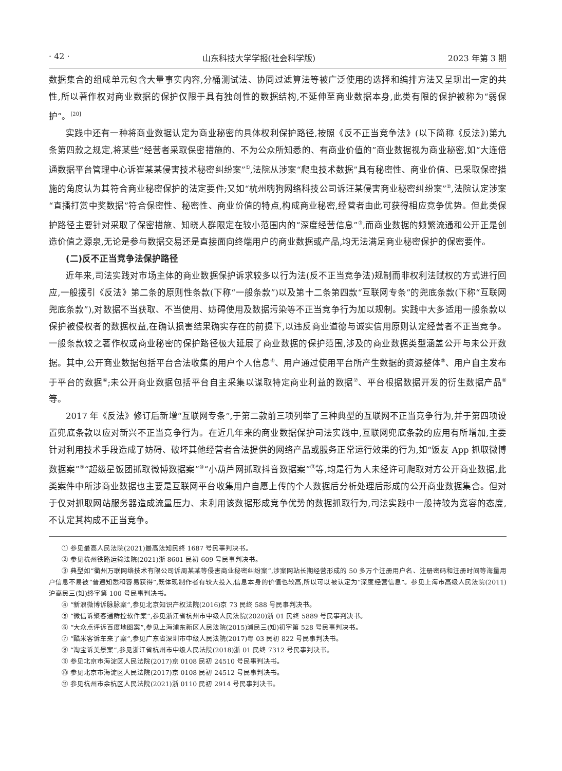· 42 · 山东科技大学学报(社会科学版) 2023 年第 3 期
数据集合的组成单元包含大量事实内容,分桶测试法、协同过滤算法等被广泛使用的选择和编排方法又呈现出一定的共性,所以著作权对商业数据的保护仅限于具有独创性的数据结构,不延伸至商业数据本身,此类有限的保护被称为“弱保护”。<sup>[20]</sup>
实践中还有一种将商业数据认定为商业秘密的具体权利保护路径,按照《反不正当竞争法》(以下简称《反法》)第九条第四款之规定,将某些“经营者采取保密措施的、不为公众所知悉的、有商业价值的”商业数据视为商业秘密,如“大连倍通数据平台管理中心诉崔某某侵害技术秘密纠纷案”<sup>①</sup>,法院从涉案“爬虫技术数据”具有秘密性、商业价值、已采取保密措施的角度认为其符合商业秘密保护的法定要件;又如“杭州嗨狗网络科技公司诉汪某侵害商业秘密纠纷案”<sup>②</sup>,法院认定涉案“直播打赏中奖数据”符合保密性、秘密性、商业价值的特点,构成商业秘密,经营者由此可获得相应竞争优势。但此类保护路径主要针对采取了保密措施、知晓人群限定在较小范围内的“深度经营信息”<sup>③</sup>,而商业数据的频繁流通和公开正是创造价值之源泉,无论是参与数据交易还是直接面向终端用户的商业数据或产品,均无法满足商业秘密保护的保密要件。
(二)反不正当竞争法保护路径
近年来,司法实践对市场主体的商业数据保护诉求较多以行为法(反不正当竞争法)规制而非权利法赋权的方式进行回应,一般援引《反法》第二条的原则性条款(下称“一般条款”)以及第十二条第四款“互联网专条”的兜底条款(下称“互联网兜底条款”),对数据不当获取、不当使用、妨碍使用及数据污染等不正当竞争行为加以规制。实践中大多适用一般条款以保护被侵权者的数据权益,在确认损害结果确实存在的前提下,以违反商业道德与诚实信用原则认定经营者不正当竞争。一般条款较之著作权或商业秘密的保护路径极大延展了商业数据的保护范围,涉及的商业数据类型涵盖公开与未公开数据。其中,公开商业数据包括平台合法收集的用户个人信息<sup>④</sup>、用户通过使用平台所产生数据的资源整体<sup>⑤</sup>、用户自主发布于平台的数据<sup>⑥</sup>;未公开商业数据包括平台自主采集以谋取特定商业利益的数据<sup>⑦</sup>、平台根据数据开发的衍生数据产品<sup>⑧</sup>等。
2017 年《反法》修订后新增“互联网专条”,于第二款前三项列举了三种典型的互联网不正当竞争行为,并于第四项设置兜底条款以应对新兴不正当竞争行为。在近几年来的商业数据保护司法实践中,互联网兜底条款的应用有所增加,主要针对利用技术手段造成了妨碍、破坏其他经营者合法提供的网络产品或服务正常运行效果的行为,如“饭友 App 抓取微博数据案”<sup>⑨</sup>“超级星饭团抓取微博数据案”<sup>⑩</sup>“小葫芦网抓取抖音数据案”<sup>⑪</sup>等,均是行为人未经许可爬取对方公开商业数据,此类案件中所涉商业数据也主要是互联网平台收集用户自愿上传的个人数据后分析处理后形成的公开商业数据集合。但对于仅对抓取网站服务器造成流量压力、未利用该数据形成竞争优势的数据抓取行为,司法实践中一般持较为宽容的态度,不认定其构成不正当竞争。
① 参见最高人民法院(2021)最高法知民终 1687 号民事判决书。
② 参见杭州铁路运输法院(2021)浙 8601 民初 609 号民事判决书。
③ 典型如“衢州万联网络技术有限公司诉周某某等侵害商业秘密纠纷案”,涉案网站长期经营形成的 50 多万个注册用户名、注册密码和注册时间等海量用户信息不易被“普遍知悉和容易获得”,既体现制作者有较大投入,信息本身的价值也较高,所以可以被认定为“深度经营信息”。参见上海市高级人民法院(2011)沪高民三(知)终字第 100 号民事判决书。
④ “新浪微博诉脉脉案”,参见北京知识产权法院(2016)京 73 民终 588 号民事判决书。
⑤ “微信诉聚客通群控软件案”,参见浙江省杭州市中级人民法院(2020)浙 01 民终 5889 号民事判决书。
⑥ “大众点评诉百度地图案”,参见上海浦东新区人民法院(2015)浦民三(知)初字第 528 号民事判决书。
⑦ “酷米客诉车来了案”,参见广东省深圳市中级人民法院(2017)粤 03 民初 822 号民事判决书。
⑧ “淘宝诉美景案”,参见浙江省杭州市中级人民法院(2018)浙 01 民终 7312 号民事判决书。
⑨ 参见北京市海淀区人民法院(2017)京 0108 民初 24510 号民事判决书。
⑩ 参见北京市海淀区人民法院(2017)京 0108 民初 24512 号民事判决书。
⑪ 参见杭州市余杭区人民法院(2021)浙 0110 民初 2914 号民事判决书。